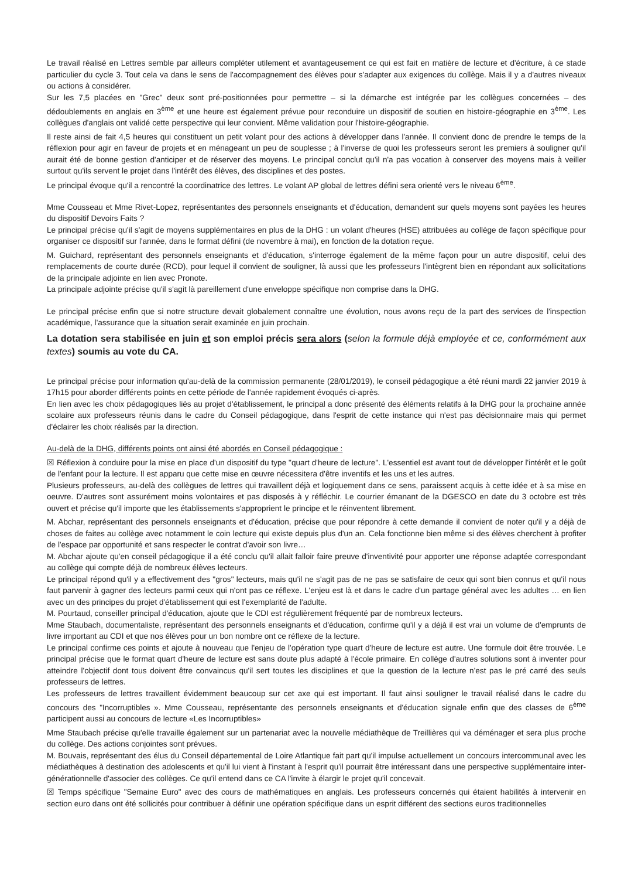Le travail réalisé en Lettres semble par ailleurs compléter utilement et avantageusement ce qui est fait en matière de lecture et d'écriture, à ce stade particulier du cycle 3. Tout cela va dans le sens de l'accompagnement des élèves pour s'adapter aux exigences du collège. Mais il y a d'autres niveaux ou actions à considérer.
Sur les 7,5 placées en "Grec" deux sont pré-positionnées pour permettre – si la démarche est intégrée par les collègues concernées – des dédoublements en anglais en 3<sup>ème</sup> et une heure est également prévue pour reconduire un dispositif de soutien en histoire-géographie en 3<sup>ème</sup>. Les collègues d'anglais ont validé cette perspective qui leur convient. Même validation pour l'histoire-géographie.
Il reste ainsi de fait 4,5 heures qui constituent un petit volant pour des actions à développer dans l'année. Il convient donc de prendre le temps de la réflexion pour agir en faveur de projets et en ménageant un peu de souplesse ; à l'inverse de quoi les professeurs seront les premiers à souligner qu'il aurait été de bonne gestion d'anticiper et de réserver des moyens. Le principal conclut qu'il n'a pas vocation à conserver des moyens mais à veiller surtout qu'ils servent le projet dans l'intérêt des élèves, des disciplines et des postes.
Le principal évoque qu'il a rencontré la coordinatrice des lettres. Le volant AP global de lettres défini sera orienté vers le niveau 6<sup>ème</sup>.
Mme Cousseau et Mme Rivet-Lopez, représentantes des personnels enseignants et d'éducation, demandent sur quels moyens sont payées les heures du dispositif Devoirs Faits ?
Le principal précise qu'il s'agit de moyens supplémentaires en plus de la DHG : un volant d'heures (HSE) attribuées au collège de façon spécifique pour organiser ce dispositif sur l'année, dans le format défini (de novembre à mai), en fonction de la dotation reçue.
M. Guichard, représentant des personnels enseignants et d'éducation, s'interroge également de la même façon pour un autre dispositif, celui des remplacements de courte durée (RCD), pour lequel il convient de souligner, là aussi que les professeurs l'intègrent bien en répondant aux sollicitations de la principale adjointe en lien avec Pronote.
La principale adjointe précise qu'il s'agit là pareillement d'une enveloppe spécifique non comprise dans la DHG.
Le principal précise enfin que si notre structure devait globalement connaître une évolution, nous avons reçu de la part des services de l'inspection académique, l'assurance que la situation serait examinée en juin prochain.
La dotation sera stabilisée en juin et son emploi précis sera alors (selon la formule déjà employée et ce, conformément aux textes) soumis au vote du CA.
Le principal précise pour information qu'au-delà de la commission permanente (28/01/2019), le conseil pédagogique a été réuni mardi 22 janvier 2019 à 17h15 pour aborder différents points en cette période de l'année rapidement évoqués ci-après.
En lien avec les choix pédagogiques liés au projet d'établissement, le principal a donc présenté des éléments relatifs à la DHG pour la prochaine année scolaire aux professeurs réunis dans le cadre du Conseil pédagogique, dans l'esprit de cette instance qui n'est pas décisionnaire mais qui permet d'éclairer les choix réalisés par la direction.
Au-delà de la DHG, différents points ont ainsi été abordés en Conseil pédagogique :
☒ Réflexion à conduire pour la mise en place d'un dispositif du type "quart d'heure de lecture". L'essentiel est avant tout de développer l'intérêt et le goût de l'enfant pour la lecture. Il est apparu que cette mise en œuvre nécessitera d'être inventifs et les uns et les autres.
Plusieurs professeurs, au-delà des collègues de lettres qui travaillent déjà et logiquement dans ce sens, paraissent acquis à cette idée et à sa mise en oeuvre. D'autres sont assurément moins volontaires et pas disposés à y réfléchir. Le courrier émanant de la DGESCO en date du 3 octobre est très ouvert et précise qu'il importe que les établissements s'approprient le principe et le réinventent librement.
M. Abchar, représentant des personnels enseignants et d'éducation, précise que pour répondre à cette demande il convient de noter qu'il y a déjà de choses de faites au collège avec notamment le coin lecture qui existe depuis plus d'un an. Cela fonctionne bien même si des élèves cherchent à profiter de l'espace par opportunité et sans respecter le contrat d'avoir son livre…
M. Abchar ajoute qu'en conseil pédagogique il a été conclu qu'il allait falloir faire preuve d'inventivité pour apporter une réponse adaptée correspondant au collège qui compte déjà de nombreux élèves lecteurs.
Le principal répond qu'il y a effectivement des "gros" lecteurs, mais qu'il ne s'agit pas de ne pas se satisfaire de ceux qui sont bien connus et qu'il nous faut parvenir à gagner des lecteurs parmi ceux qui n'ont pas ce réflexe. L'enjeu est là et dans le cadre d'un partage général avec les adultes … en lien avec un des principes du projet d'établissement qui est l'exemplarité de l'adulte.
M. Pourtaud, conseiller principal d'éducation, ajoute que le CDI est régulièrement fréquenté par de nombreux lecteurs.
Mme Staubach, documentaliste, représentant des personnels enseignants et d'éducation, confirme qu'il y a déjà il est vrai un volume de d'emprunts de livre important au CDI et que nos élèves pour un bon nombre ont ce réflexe de la lecture.
Le principal confirme ces points et ajoute à nouveau que l'enjeu de l'opération type quart d'heure de lecture est autre. Une formule doit être trouvée. Le principal précise que le format quart d'heure de lecture est sans doute plus adapté à l'école primaire. En collège d'autres solutions sont à inventer pour atteindre l'objectif dont tous doivent être convaincus qu'il sert toutes les disciplines et que la question de la lecture n'est pas le pré carré des seuls professeurs de lettres.
Les professeurs de lettres travaillent évidemment beaucoup sur cet axe qui est important. Il faut ainsi souligner le travail réalisé dans le cadre du concours des "Incorruptibles ». Mme Cousseau, représentante des personnels enseignants et d'éducation signale enfin que des classes de 6<sup>ème</sup> participent aussi au concours de lecture «Les Incorruptibles»
Mme Staubach précise qu'elle travaille également sur un partenariat avec la nouvelle médiathèque de Treillières qui va déménager et sera plus proche du collège. Des actions conjointes sont prévues.
M. Bouvais, représentant des élus du Conseil départemental de Loire Atlantique fait part qu'il impulse actuellement un concours intercommunal avec les médiathèques à destination des adolescents et qu'il lui vient à l'instant à l'esprit qu'il pourrait être intéressant dans une perspective supplémentaire inter-générationnelle d'associer des collèges. Ce qu'il entend dans ce CA l'invite à élargir le projet qu'il concevait.
☒ Temps spécifique "Semaine Euro" avec des cours de mathématiques en anglais. Les professeurs concernés qui étaient habilités à intervenir en section euro dans ont été sollicités pour contribuer à définir une opération spécifique dans un esprit différent des sections euros traditionnelles